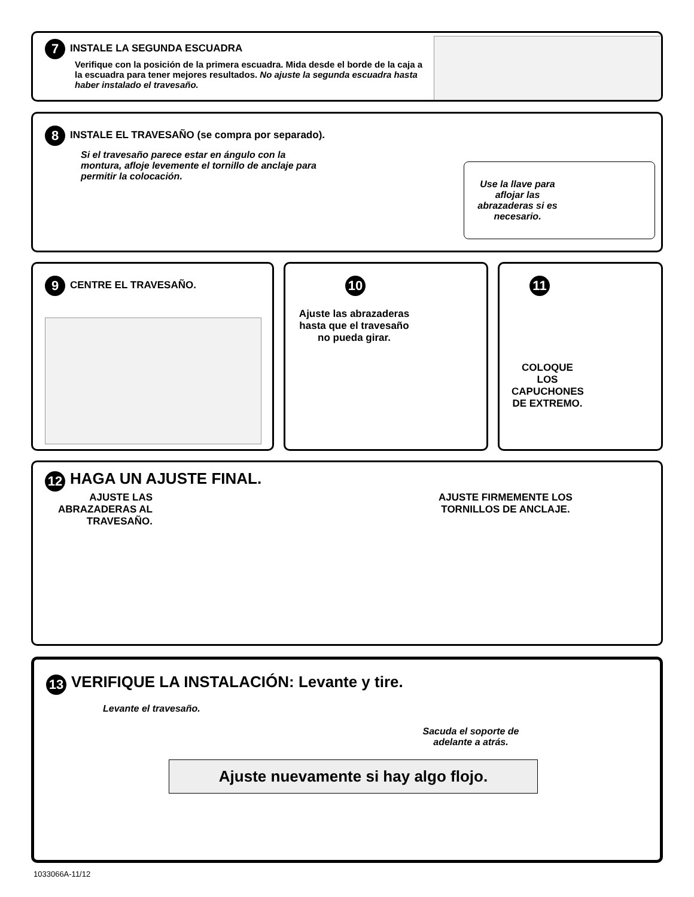7 INSTALE LA SEGUNDA ESCUADRA
Verifique con la posición de la primera escuadra. Mida desde el borde de la caja a la escuadra para tener mejores resultados. No ajuste la segunda escuadra hasta haber instalado el travesaño.
8 INSTALE EL TRAVESAÑO (se compra por separado).
Si el travesaño parece estar en ángulo con la montura, afloje levemente el tornillo de anclaje para permitir la colocación.
Use la llave para aflojar las abrazaderas si es necesario.
9 CENTRE EL TRAVESAÑO.
10
Ajuste las abrazaderas hasta que el travesaño no pueda girar.
11
COLOQUE LOS CAPUCHONES DE EXTREMO.
12 HAGA UN AJUSTE FINAL.
AJUSTE LAS ABRAZADERAS AL TRAVESAÑO.
AJUSTE FIRMEMENTE LOS TORNILLOS DE ANCLAJE.
13 VERIFIQUE LA INSTALACIÓN: Levante y tire.
Levante el travesaño.
Sacuda el soporte de adelante a atrás.
Ajuste nuevamente si hay algo flojo.
1033066A-11/12